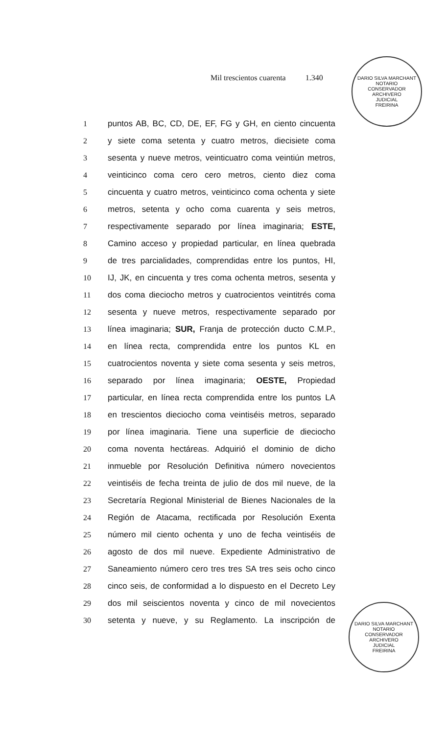Mil trescientos cuarenta 1.340
DARIO SILVA MARCHANT
NOTARIO
CONSERVADOR
ARCHIVERO
JUDICIAL
FREIRINA
| 1 | puntos AB, BC, CD, DE, EF, FG y GH, en ciento cincuenta |
| 2 | y siete coma setenta y cuatro metros, diecisiete coma |
| 3 | sesenta y nueve metros, veinticuatro coma veintiún metros, |
| 4 | veinticinco coma cero cero metros, ciento diez coma |
| 5 | cincuenta y cuatro metros, veinticinco coma ochenta y siete |
| 6 | metros, setenta y ocho coma cuarenta y seis metros, |
| 7 | respectivamente separado por línea imaginaria; ESTE, |
| 8 | Camino acceso y propiedad particular, en línea quebrada |
| 9 | de tres parcialidades, comprendidas entre los puntos, HI, |
| 10 | IJ, JK, en cincuenta y tres coma ochenta metros, sesenta y |
| 11 | dos coma dieciocho metros y cuatrocientos veintitrés coma |
| 12 | sesenta y nueve metros, respectivamente separado por |
| 13 | línea imaginaria; SUR, Franja de protección ducto C.M.P., |
| 14 | en línea recta, comprendida entre los puntos KL en |
| 15 | cuatrocientos noventa y siete coma sesenta y seis metros, |
| 16 | separado por línea imaginaria; OESTE, Propiedad |
| 17 | particular, en línea recta comprendida entre los puntos LA |
| 18 | en trescientos dieciocho coma veintiséis metros, separado |
| 19 | por línea imaginaria. Tiene una superficie de dieciocho |
| 20 | coma noventa hectáreas. Adquirió el dominio de dicho |
| 21 | inmueble por Resolución Definitiva número novecientos |
| 22 | veintiséis de fecha treinta de julio de dos mil nueve, de la |
| 23 | Secretaría Regional Ministerial de Bienes Nacionales de la |
| 24 | Región de Atacama, rectificada por Resolución Exenta |
| 25 | número mil ciento ochenta y uno de fecha veintiséis de |
| 26 | agosto de dos mil nueve. Expediente Administrativo de |
| 27 | Saneamiento número cero tres tres SA tres seis ocho cinco |
| 28 | cinco seis, de conformidad a lo dispuesto en el Decreto Ley |
| 29 | dos mil seiscientos noventa y cinco de mil novecientos |
| 30 | setenta y nueve, y su Reglamento. La inscripción de |
DARIO SILVA MARCHANT
NOTARIO
CONSERVADOR
ARCHIVERO
JUDICIAL
FREIRINA